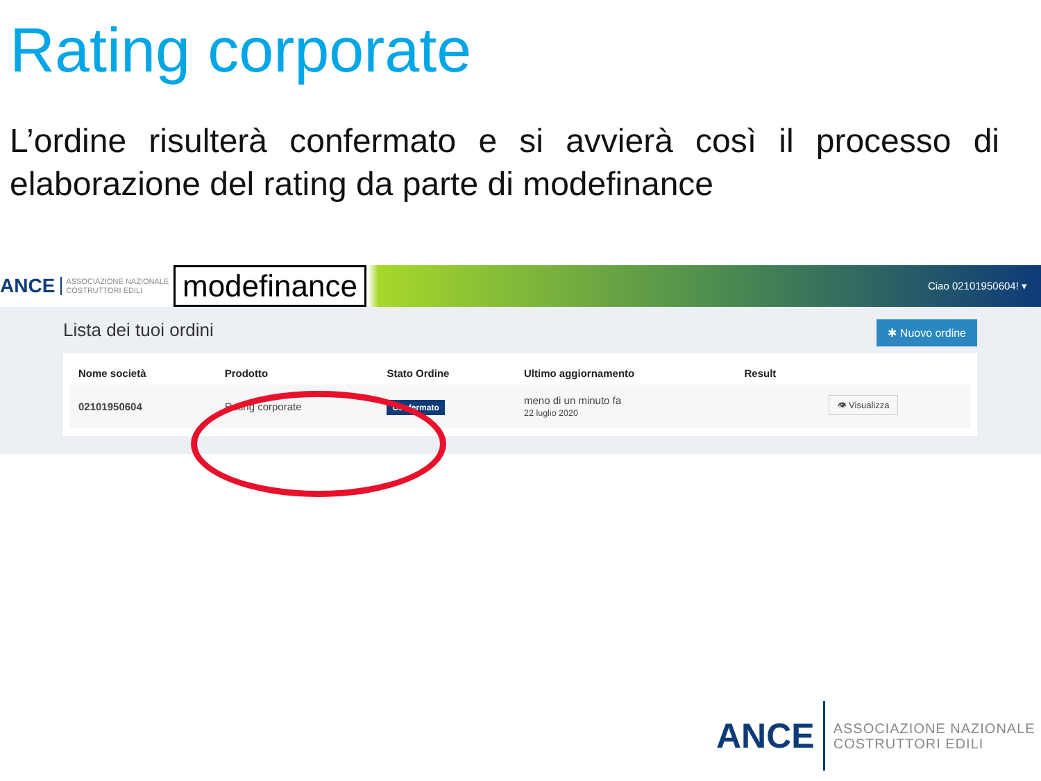Rating corporate
L’ordine risulterà confermato e si avvierà così il processo di elaborazione del rating da parte di modefinance
ANCE ASSOCIAZIONE NAZIONALE
COSTRUTTORI EDILI
modefinance
Ciao 02101950604! ▾
Lista dei tuoi ordini
✱ Nuovo ordine
| Nome società | Prodotto | Stato Ordine | Ultimo aggiornamento | Result | |
| --- | --- | --- | --- | --- | --- |
| 02101950604 | Rating corporate | Confermato | meno di un minuto fa 22 luglio 2020 | | 👁 Visualizza |
ANCE ASSOCIAZIONE NAZIONALE
COSTRUTTORI EDILI